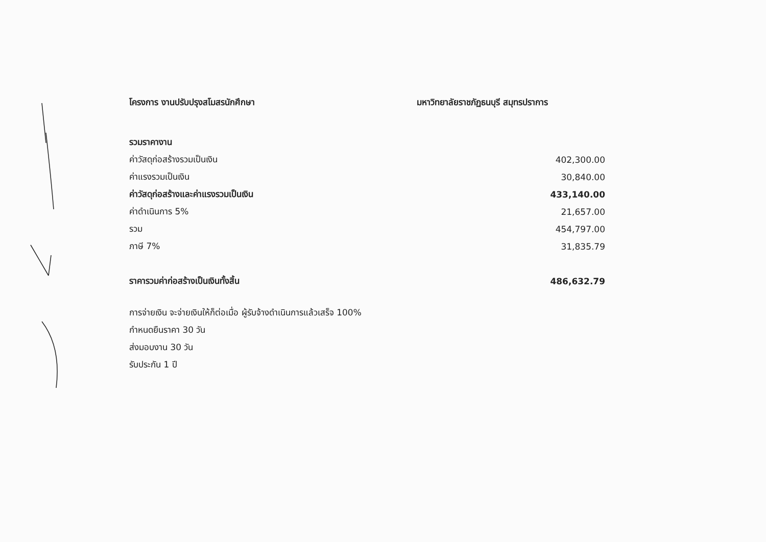โครงการ งานปรับปรุงสโมสรนักศึกษา มหาวิทยาลัยราชภัฏธนบุรี สมุทรปราการ
| รวมราคางาน | |
| ค่าวัสดุก่อสร้างรวมเป็นเงิน | 402,300.00 |
| ค่าแรงรวมเป็นเงิน | 30,840.00 |
| ค่าวัสดุก่อสร้างและค่าแรงรวมเป็นเงิน | 433,140.00 |
| ค่าดำเนินการ 5% | 21,657.00 |
| รวม | 454,797.00 |
| ภาษี 7% | 31,835.79 |
| ราคารวมค่าก่อสร้างเป็นเงินทั้งสิ้น | 486,632.79 |
การจ่ายเงิน จะจ่ายเงินให้ก็ต่อเมื่อ ผู้รับจ้างดำเนินการแล้วเสร็จ 100%
กำหนดยืนราคา 30 วัน
ส่งมอบงาน 30 วัน
รับประกัน 1 ปี